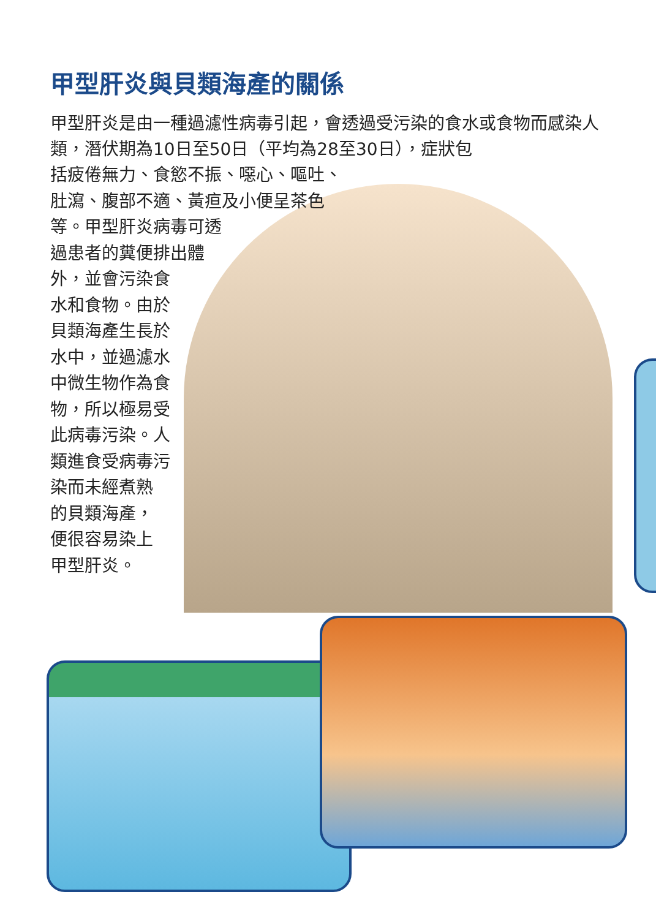甲型肝炎與貝類海產的關係
甲型肝炎是由一種過濾性病毒引起，會透過受污染的食水或食物而感染人類，潛伏期為10日至50日（平均為28至30日），症狀包
括疲倦無力、食慾不振、噁心、嘔吐、
肚瀉、腹部不適、黃疸及小便呈茶色
等。甲型肝炎病毒可透
過患者的糞便排出體
外，並會污染食
水和食物。由於
貝類海產生長於
水中，並過濾水
中微生物作為食
物，所以極易受
此病毒污染。人
類進食受病毒污
染而未經煮熟
的貝類海產，
便很容易染上
甲型肝炎。